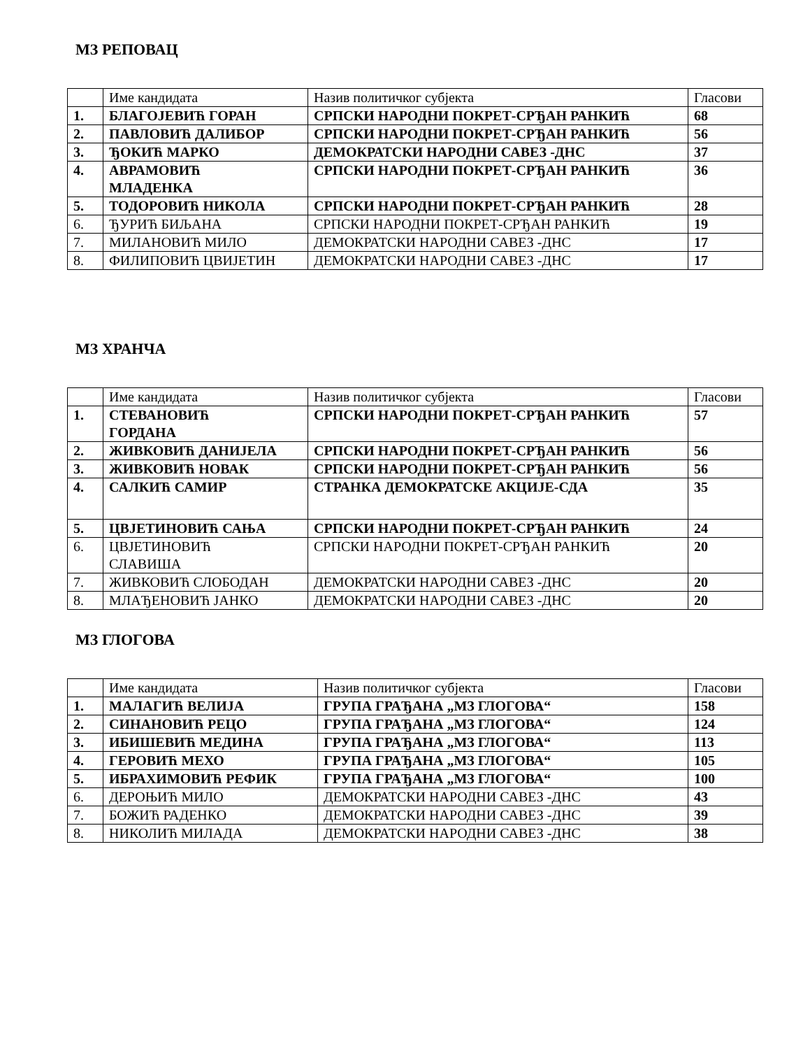МЗ РЕПОВАЦ
| | Име кандидата | Назив политичког субјекта | Гласови |
| 1. | БЛАГОЈЕВИЋ ГОРАН | СРПСКИ НАРОДНИ ПОКРЕТ-СРЂАН РАНКИЋ | 68 |
| 2. | ПАВЛОВИЋ ДАЛИБОР | СРПСКИ НАРОДНИ ПОКРЕТ-СРЂАН РАНКИЋ | 56 |
| 3. | ЂОКИЋ МАРКО | ДЕМОКРАТСКИ НАРОДНИ САВЕЗ -ДНС | 37 |
| 4. | АВРАМОВИЋ МЛАДЕНКА | СРПСКИ НАРОДНИ ПОКРЕТ-СРЂАН РАНКИЋ | 36 |
| 5. | ТОДОРОВИЋ НИКОЛА | СРПСКИ НАРОДНИ ПОКРЕТ-СРЂАН РАНКИЋ | 28 |
| 6. | ЂУРИЋ БИЉАНА | СРПСКИ НАРОДНИ ПОКРЕТ-СРЂАН РАНКИЋ | 19 |
| 7. | МИЛАНОВИЋ МИЛО | ДЕМОКРАТСКИ НАРОДНИ САВЕЗ -ДНС | 17 |
| 8. | ФИЛИПОВИЋ ЦВИЈЕТИН | ДЕМОКРАТСКИ НАРОДНИ САВЕЗ -ДНС | 17 |
МЗ ХРАНЧА
| | Име кандидата | Назив политичког субјекта | Гласови |
| 1. | СТЕВАНОВИЋ ГОРДАНА | СРПСКИ НАРОДНИ ПОКРЕТ-СРЂАН РАНКИЋ | 57 |
| 2. | ЖИВКОВИЋ ДАНИЈЕЛА | СРПСКИ НАРОДНИ ПОКРЕТ-СРЂАН РАНКИЋ | 56 |
| 3. | ЖИВКОВИЋ НОВАК | СРПСКИ НАРОДНИ ПОКРЕТ-СРЂАН РАНКИЋ | 56 |
| 4. | САЛКИЋ САМИР | СТРАНКА ДЕМОКРАТСКЕ АКЦИЈЕ-СДА | 35 |
| 5. | ЦВЈЕТИНОВИЋ САЊА | СРПСКИ НАРОДНИ ПОКРЕТ-СРЂАН РАНКИЋ | 24 |
| 6. | ЦВЈЕТИНОВИЋ СЛАВИША | СРПСКИ НАРОДНИ ПОКРЕТ-СРЂАН РАНКИЋ | 20 |
| 7. | ЖИВКОВИЋ СЛОБОДАН | ДЕМОКРАТСКИ НАРОДНИ САВЕЗ -ДНС | 20 |
| 8. | МЛАЂЕНОВИЋ ЈАНКО | ДЕМОКРАТСКИ НАРОДНИ САВЕЗ -ДНС | 20 |
МЗ ГЛОГОВА
| | Име кандидата | Назив политичког субјекта | Гласови |
| 1. | МАЛАГИЋ ВЕЛИЈА | ГРУПА ГРАЂАНА „МЗ ГЛОГОВА“ | 158 |
| 2. | СИНАНОВИЋ РЕЦО | ГРУПА ГРАЂАНА „МЗ ГЛОГОВА“ | 124 |
| 3. | ИБИШЕВИЋ МЕДИНА | ГРУПА ГРАЂАНА „МЗ ГЛОГОВА“ | 113 |
| 4. | ГЕРОВИЋ МЕХО | ГРУПА ГРАЂАНА „МЗ ГЛОГОВА“ | 105 |
| 5. | ИБРАХИМОВИЋ РЕФИК | ГРУПА ГРАЂАНА „МЗ ГЛОГОВА“ | 100 |
| 6. | ДЕРОЊИЋ МИЛО | ДЕМОКРАТСКИ НАРОДНИ САВЕЗ -ДНС | 43 |
| 7. | БОЖИЋ РАДЕНКО | ДЕМОКРАТСКИ НАРОДНИ САВЕЗ -ДНС | 39 |
| 8. | НИКОЛИЋ МИЛАДА | ДЕМОКРАТСКИ НАРОДНИ САВЕЗ -ДНС | 38 |